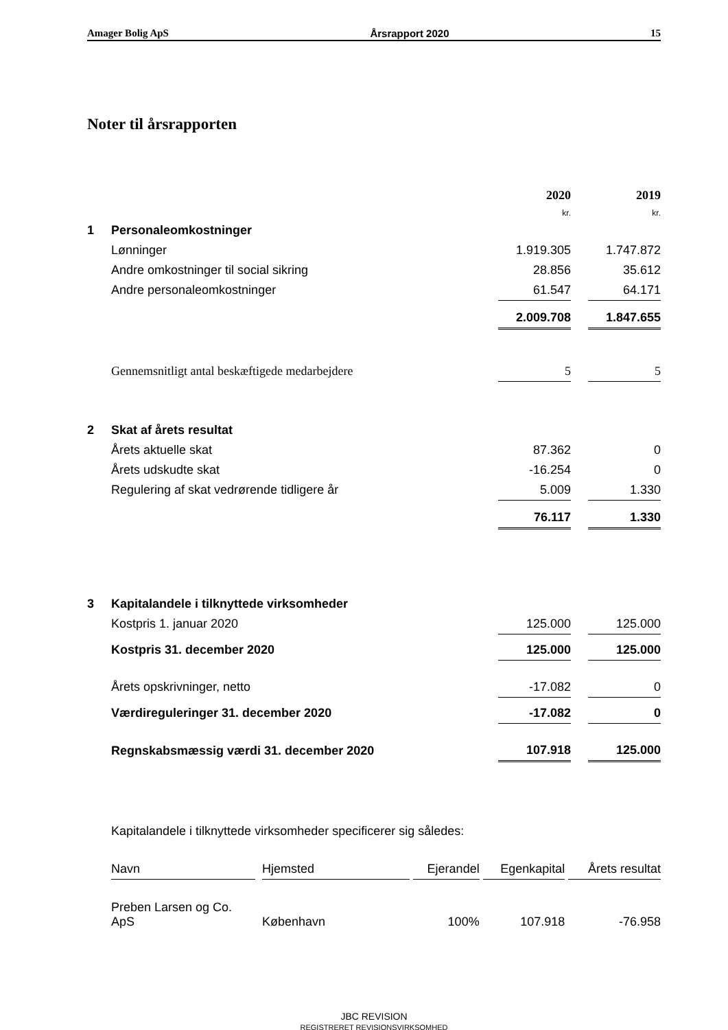Amager Bolig ApS Årsrapport 2020 15
Noter til årsrapporten
| | | 2020 | | 2019 |
| | | kr. | | kr. |
| 1 | Personaleomkostninger | | | |
| | Lønninger | 1.919.305 | | 1.747.872 |
| | Andre omkostninger til social sikring | 28.856 | | 35.612 |
| | Andre personaleomkostninger | 61.547 | | 64.171 |
| | | 2.009.708 | | 1.847.655 |
| | Gennemsnitligt antal beskæftigede medarbejdere | 5 | | 5 |
| 2 | Skat af årets resultat | | | |
| | Årets aktuelle skat | 87.362 | | 0 |
| | Årets udskudte skat | -16.254 | | 0 |
| | Regulering af skat vedrørende tidligere år | 5.009 | | 1.330 |
| | | 76.117 | | 1.330 |
| 3 | Kapitalandele i tilknyttede virksomheder | | | |
| | Kostpris 1. januar 2020 | 125.000 | | 125.000 |
| | Kostpris 31. december 2020 | 125.000 | | 125.000 |
| | Årets opskrivninger, netto | -17.082 | | 0 |
| | Værdireguleringer 31. december 2020 | -17.082 | | 0 |
| | Regnskabsmæssig værdi 31. december 2020 | 107.918 | | 125.000 |
Kapitalandele i tilknyttede virksomheder specificerer sig således:
| Navn | | Hjemsted | | Ejerandel | | Egenkapital | | Årets resultat |
| Preben Larsen og Co. ApS | | København | | 100% | | 107.918 | | -76.958 |
JBC REVISION
REGISTRERET REVISIONSVIRKSOMHED